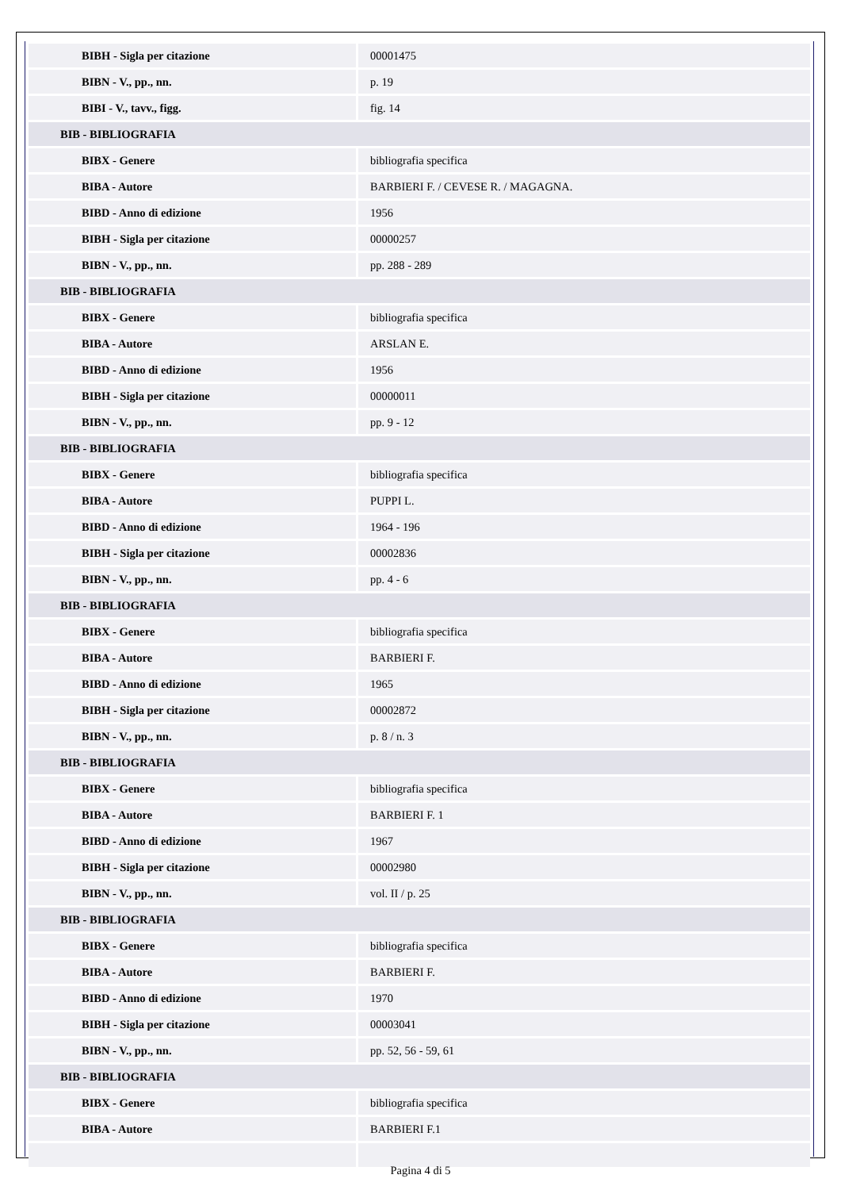| BIBH - Sigla per citazione | 00001475 |
| BIBN - V., pp., nn. | p. 19 |
| BIBI - V., tavv., figg. | fig. 14 |
| BIB - BIBLIOGRAFIA | |
| BIBX - Genere | bibliografia specifica |
| BIBA - Autore | BARBIERI F. / CEVESE R. / MAGAGNA. |
| BIBD - Anno di edizione | 1956 |
| BIBH - Sigla per citazione | 00000257 |
| BIBN - V., pp., nn. | pp. 288 - 289 |
| BIB - BIBLIOGRAFIA | |
| BIBX - Genere | bibliografia specifica |
| BIBA - Autore | ARSLAN E. |
| BIBD - Anno di edizione | 1956 |
| BIBH - Sigla per citazione | 00000011 |
| BIBN - V., pp., nn. | pp. 9 - 12 |
| BIB - BIBLIOGRAFIA | |
| BIBX - Genere | bibliografia specifica |
| BIBA - Autore | PUPPI L. |
| BIBD - Anno di edizione | 1964 - 196 |
| BIBH - Sigla per citazione | 00002836 |
| BIBN - V., pp., nn. | pp. 4 - 6 |
| BIB - BIBLIOGRAFIA | |
| BIBX - Genere | bibliografia specifica |
| BIBA - Autore | BARBIERI F. |
| BIBD - Anno di edizione | 1965 |
| BIBH - Sigla per citazione | 00002872 |
| BIBN - V., pp., nn. | p. 8 / n. 3 |
| BIB - BIBLIOGRAFIA | |
| BIBX - Genere | bibliografia specifica |
| BIBA - Autore | BARBIERI F. 1 |
| BIBD - Anno di edizione | 1967 |
| BIBH - Sigla per citazione | 00002980 |
| BIBN - V., pp., nn. | vol. II / p. 25 |
| BIB - BIBLIOGRAFIA | |
| BIBX - Genere | bibliografia specifica |
| BIBA - Autore | BARBIERI F. |
| BIBD - Anno di edizione | 1970 |
| BIBH - Sigla per citazione | 00003041 |
| BIBN - V., pp., nn. | pp. 52, 56 - 59, 61 |
| BIB - BIBLIOGRAFIA | |
| BIBX - Genere | bibliografia specifica |
| BIBA - Autore | BARBIERI F.1 |
Pagina 4 di 5